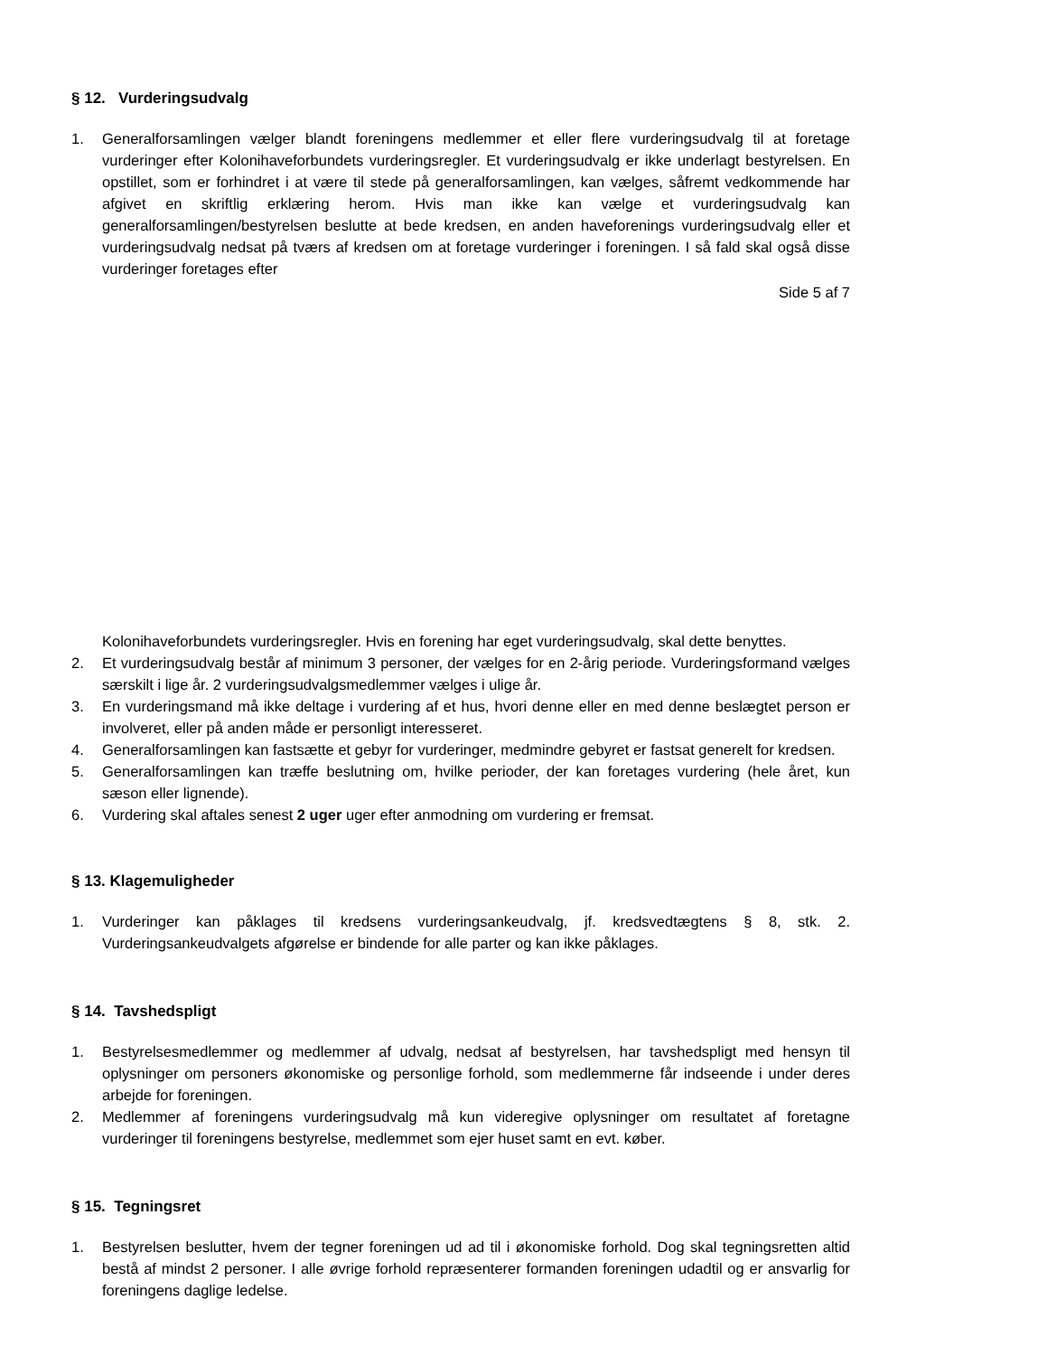§ 12. Vurderingsudvalg
1. Generalforsamlingen vælger blandt foreningens medlemmer et eller flere vurderingsudvalg til at foretage vurderinger efter Kolonihaveforbundets vurderingsregler. Et vurderingsudvalg er ikke underlagt bestyrelsen. En opstillet, som er forhindret i at være til stede på generalforsamlingen, kan vælges, såfremt vedkommende har afgivet en skriftlig erklæring herom. Hvis man ikke kan vælge et vurderingsudvalg kan generalforsamlingen/bestyrelsen beslutte at bede kredsen, en anden haveforenings vurderingsudvalg eller et vurderingsudvalg nedsat på tværs af kredsen om at foretage vurderinger i foreningen. I så fald skal også disse vurderinger foretages efter
Side 5 af 7
Kolonihaveforbundets vurderingsregler. Hvis en forening har eget vurderingsudvalg, skal dette benyttes.
2. Et vurderingsudvalg består af minimum 3 personer, der vælges for en 2-årig periode. Vurderingsformand vælges særskilt i lige år. 2 vurderingsudvalgsmedlemmer vælges i ulige år.
3. En vurderingsmand må ikke deltage i vurdering af et hus, hvori denne eller en med denne beslægtet person er involveret, eller på anden måde er personligt interesseret.
4. Generalforsamlingen kan fastsætte et gebyr for vurderinger, medmindre gebyret er fastsat generelt for kredsen.
5. Generalforsamlingen kan træffe beslutning om, hvilke perioder, der kan foretages vurdering (hele året, kun sæson eller lignende).
6. Vurdering skal aftales senest 2 uger uger efter anmodning om vurdering er fremsat.
§ 13. Klagemuligheder
1. Vurderinger kan påklages til kredsens vurderingsankeudvalg, jf. kredsvedtægtens § 8, stk. 2. Vurderingsankeudvalgets afgørelse er bindende for alle parter og kan ikke påklages.
§ 14. Tavshedspligt
1. Bestyrelsesmedlemmer og medlemmer af udvalg, nedsat af bestyrelsen, har tavshedspligt med hensyn til oplysninger om personers økonomiske og personlige forhold, som medlemmerne får indseende i under deres arbejde for foreningen.
2. Medlemmer af foreningens vurderingsudvalg må kun videregive oplysninger om resultatet af foretagne vurderinger til foreningens bestyrelse, medlemmet som ejer huset samt en evt. køber.
§ 15. Tegningsret
1. Bestyrelsen beslutter, hvem der tegner foreningen ud ad til i økonomiske forhold. Dog skal tegningsretten altid bestå af mindst 2 personer. I alle øvrige forhold repræsenterer formanden foreningen udadtil og er ansvarlig for foreningens daglige ledelse.